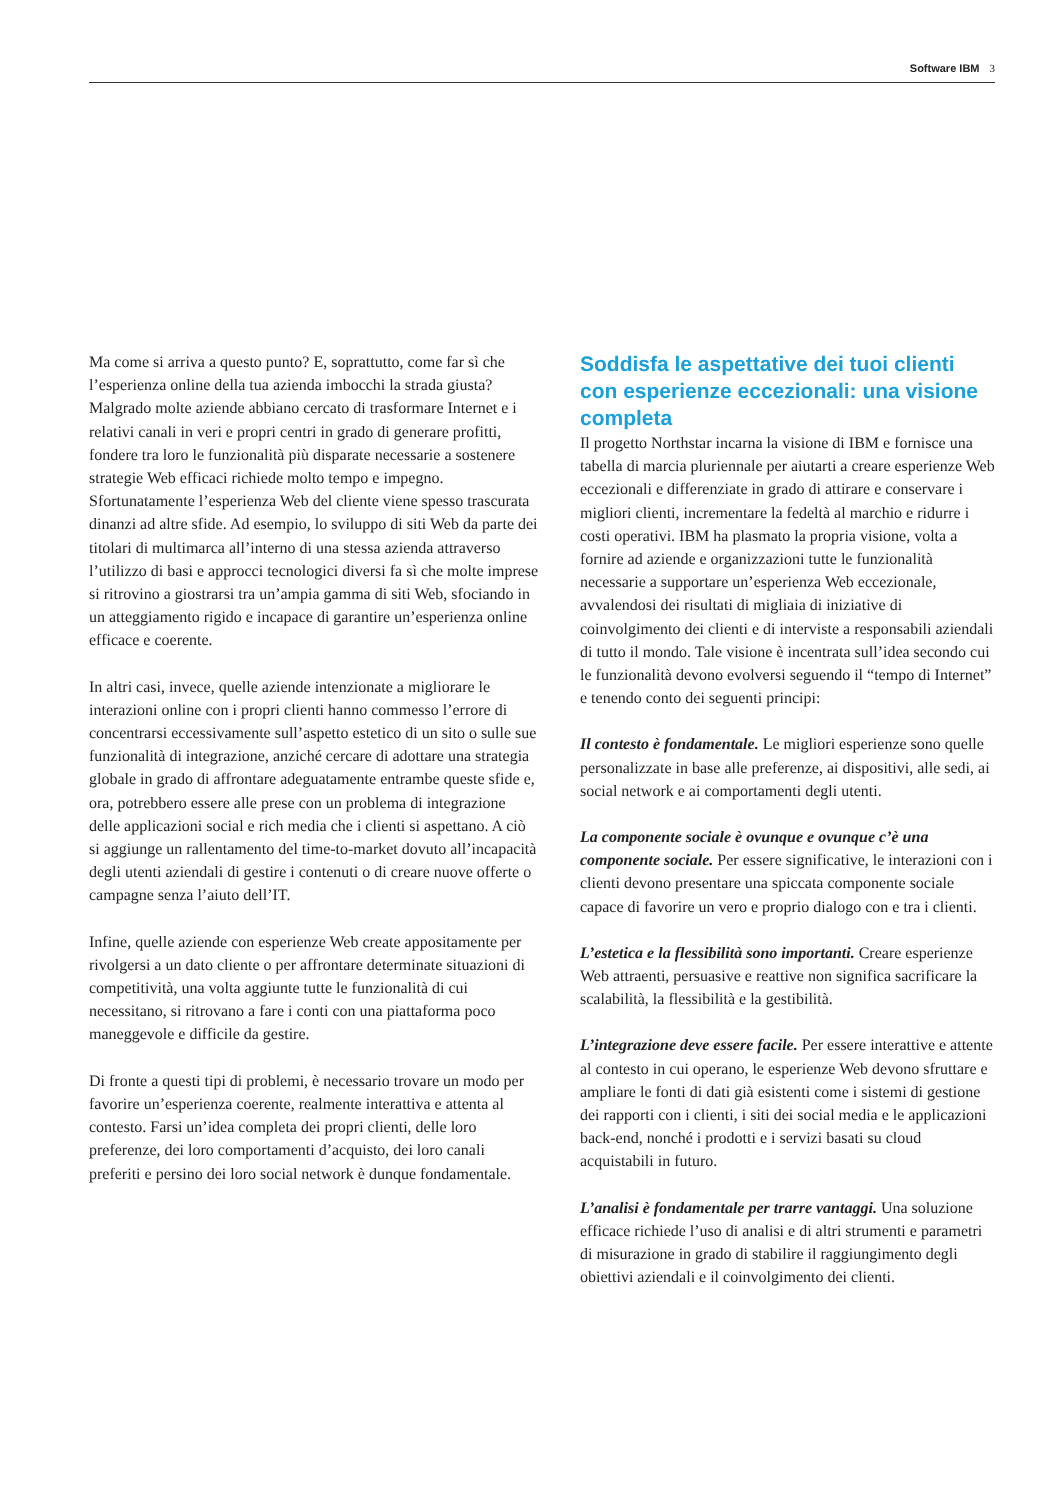Software IBM 3
Ma come si arriva a questo punto? E, soprattutto, come far sì che l’esperienza online della tua azienda imbocchi la strada giusta? Malgrado molte aziende abbiano cercato di trasformare Internet e i relativi canali in veri e propri centri in grado di generare profitti, fondere tra loro le funzionalità più disparate necessarie a sostenere strategie Web efficaci richiede molto tempo e impegno. Sfortunatamente l’esperienza Web del cliente viene spesso trascurata dinanzi ad altre sfide. Ad esempio, lo sviluppo di siti Web da parte dei titolari di multimarca all’interno di una stessa azienda attraverso l’utilizzo di basi e approcci tecnologici diversi fa sì che molte imprese si ritrovino a giostrarsi tra un’ampia gamma di siti Web, sfociando in un atteggiamento rigido e incapace di garantire un’esperienza online efficace e coerente.
In altri casi, invece, quelle aziende intenzionate a migliorare le interazioni online con i propri clienti hanno commesso l’errore di concentrarsi eccessivamente sull’aspetto estetico di un sito o sulle sue funzionalità di integrazione, anziché cercare di adottare una strategia globale in grado di affrontare adeguatamente entrambe queste sfide e, ora, potrebbero essere alle prese con un problema di integrazione delle applicazioni social e rich media che i clienti si aspettano. A ciò si aggiunge un rallentamento del time-to-market dovuto all’incapacità degli utenti aziendali di gestire i contenuti o di creare nuove offerte o campagne senza l’aiuto dell’IT.
Infine, quelle aziende con esperienze Web create appositamente per rivolgersi a un dato cliente o per affrontare determinate situazioni di competitività, una volta aggiunte tutte le funzionalità di cui necessitano, si ritrovano a fare i conti con una piattaforma poco maneggevole e difficile da gestire.
Di fronte a questi tipi di problemi, è necessario trovare un modo per favorire un’esperienza coerente, realmente interattiva e attenta al contesto. Farsi un’idea completa dei propri clienti, delle loro preferenze, dei loro comportamenti d’acquisto, dei loro canali preferiti e persino dei loro social network è dunque fondamentale.
Soddisfa le aspettative dei tuoi clienti con esperienze eccezionali: una visione completa
Il progetto Northstar incarna la visione di IBM e fornisce una tabella di marcia pluriennale per aiutarti a creare esperienze Web eccezionali e differenziate in grado di attirare e conservare i migliori clienti, incrementare la fedeltà al marchio e ridurre i costi operativi. IBM ha plasmato la propria visione, volta a fornire ad aziende e organizzazioni tutte le funzionalità necessarie a supportare un’esperienza Web eccezionale, avvalendosi dei risultati di migliaia di iniziative di coinvolgimento dei clienti e di interviste a responsabili aziendali di tutto il mondo. Tale visione è incentrata sull’idea secondo cui le funzionalità devono evolversi seguendo il “tempo di Internet” e tenendo conto dei seguenti principi:
Il contesto è fondamentale. Le migliori esperienze sono quelle personalizzate in base alle preferenze, ai dispositivi, alle sedi, ai social network e ai comportamenti degli utenti.
La componente sociale è ovunque e ovunque c’è una componente sociale. Per essere significative, le interazioni con i clienti devono presentare una spiccata componente sociale capace di favorire un vero e proprio dialogo con e tra i clienti.
L’estetica e la flessibilità sono importanti. Creare esperienze Web attraenti, persuasive e reattive non significa sacrificare la scalabilità, la flessibilità e la gestibilità.
L’integrazione deve essere facile. Per essere interattive e attente al contesto in cui operano, le esperienze Web devono sfruttare e ampliare le fonti di dati già esistenti come i sistemi di gestione dei rapporti con i clienti, i siti dei social media e le applicazioni back-end, nonché i prodotti e i servizi basati su cloud acquistabili in futuro.
L’analisi è fondamentale per trarre vantaggi. Una soluzione efficace richiede l’uso di analisi e di altri strumenti e parametri di misurazione in grado di stabilire il raggiungimento degli obiettivi aziendali e il coinvolgimento dei clienti.